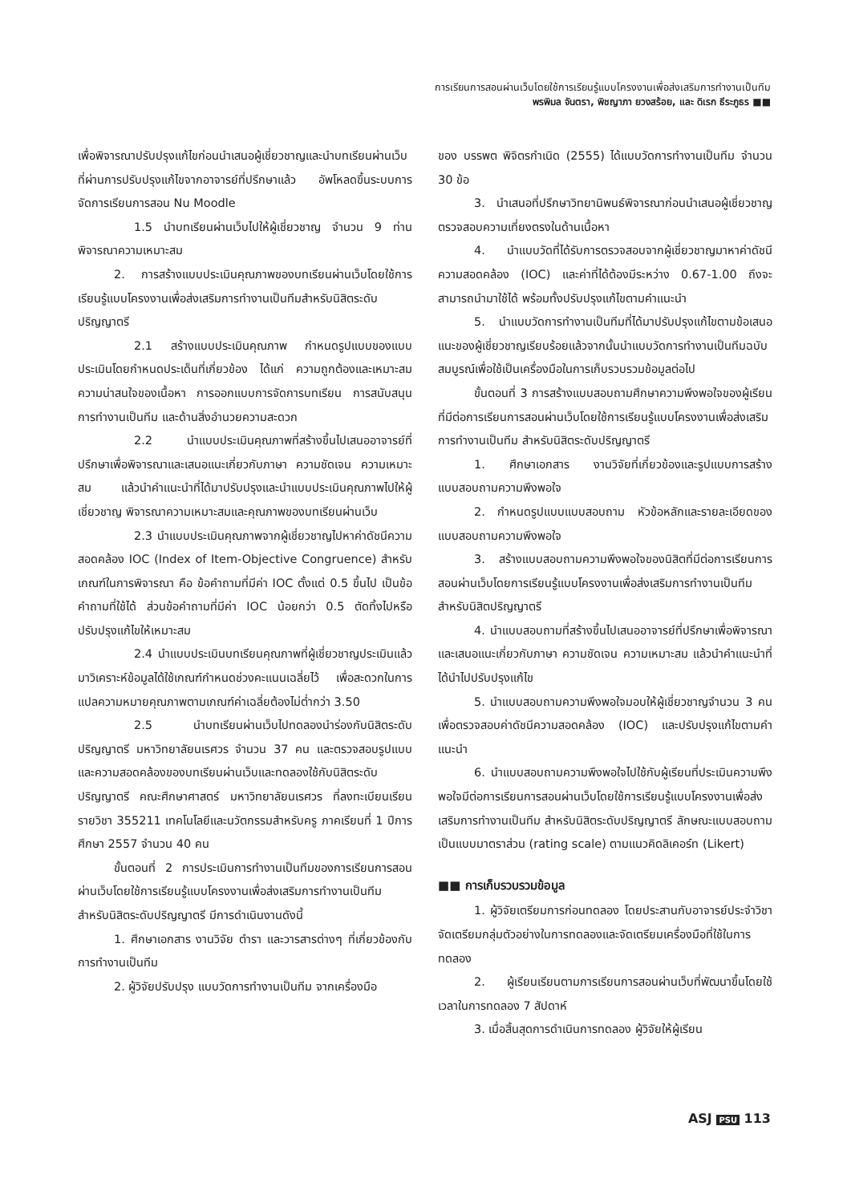การเรียนการสอนผ่านเว็บโดยใช้การเรียนรู้แบบโครงงานเพื่อส่งเสริมการทำงานเป็นทีม
พรพิมล จันตรา, พิชญาภา ยวงสร้อย, และ ดิเรก ธีระภูธร ■■
เพื่อพิจารณาปรับปรุงแก้ไขก่อนนำเสนอผู้เชี่ยวชาญและนำบทเรียนผ่านเว็บที่ผ่านการปรับปรุงแก้ไขจากอาจารย์ที่ปรึกษาแล้ว อัพโหลดขึ้นระบบการจัดการเรียนการสอน Nu Moodle
1.5 นำบทเรียนผ่านเว็บไปให้ผู้เชี่ยวชาญ จำนวน 9 ท่าน พิจารณาความเหมาะสม
2. การสร้างแบบประเมินคุณภาพของบทเรียนผ่านเว็บโดยใช้การเรียนรู้แบบโครงงานเพื่อส่งเสริมการทำงานเป็นทีมสำหรับนิสิตระดับปริญญาตรี
2.1 สร้างแบบประเมินคุณภาพ กำหนดรูปแบบของแบบประเมินโดยกำหนดประเด็นที่เกี่ยวข้อง ได้แก่ ความถูกต้องและเหมาะสม ความน่าสนใจของเนื้อหา การออกแบบการจัดการบทเรียน การสนับสนุนการทำงานเป็นทีม และด้านสิ่งอำนวยความสะดวก
2.2 นำแบบประเมินคุณภาพที่สร้างขึ้นไปเสนออาจารย์ที่ปรึกษาเพื่อพิจารณาและเสนอแนะเกี่ยวกับภาษา ความชัดเจน ความเหมาะสม แล้วนำคำแนะนำที่ได้มาปรับปรุงและนำแบบประเมินคุณภาพไปให้ผู้เชี่ยวชาญ พิจารณาความเหมาะสมและคุณภาพของบทเรียนผ่านเว็บ
2.3 นำแบบประเมินคุณภาพจากผู้เชี่ยวชาญไปหาค่าดัชนีความสอดคล้อง IOC (Index of Item-Objective Congruence) สำหรับเกณฑ์ในการพิจารณา คือ ข้อคำถามที่มีค่า IOC ตั้งแต่ 0.5 ขึ้นไป เป็นข้อคำถามที่ใช้ได้ ส่วนข้อคำถามที่มีค่า IOC น้อยกว่า 0.5 ตัดทิ้งไปหรือปรับปรุงแก้ไขให้เหมาะสม
2.4 นำแบบประเมินบทเรียนคุณภาพที่ผู้เชี่ยวชาญประเมินแล้วมาวิเคราะห์ข้อมูลได้ใช้เกณฑ์กำหนดช่วงคะแนนเฉลี่ยไว้ เพื่อสะดวกในการแปลความหมายคุณภาพตามเกณฑ์ค่าเฉลี่ยต้องไม่ต่ำกว่า 3.50
2.5 นำบทเรียนผ่านเว็บไปทดลองนำร่องกับนิสิตระดับปริญญาตรี มหาวิทยาลัยนเรศวร จำนวน 37 คน และตรวจสอบรูปแบบและความสอดคล้องของบทเรียนผ่านเว็บและทดลองใช้กับนิสิตระดับปริญญาตรี คณะศึกษาศาสตร์ มหาวิทยาลัยนเรศวร ที่ลงทะเบียนเรียนรายวิชา 355211 เทคโนโลยีและนวัตกรรมสำหรับครู ภาคเรียนที่ 1 ปีการศึกษา 2557 จำนวน 40 คน
ขั้นตอนที่ 2 การประเมินการทำงานเป็นทีมของการเรียนการสอนผ่านเว็บโดยใช้การเรียนรู้แบบโครงงานเพื่อส่งเสริมการทำงานเป็นทีม สำหรับนิสิตระดับปริญญาตรี มีการดำเนินงานดังนี้
1. ศึกษาเอกสาร งานวิจัย ตำรา และวารสารต่างๆ ที่เกี่ยวข้องกับการทำงานเป็นทีม
2. ผู้วิจัยปรับปรุง แบบวัดการทำงานเป็นทีม จากเครื่องมือ
ของ บรรพต พิจิตรกำเนิด (2555) ได้แบบวัดการทำงานเป็นทีม จำนวน 30 ข้อ
3. นำเสนอที่ปรึกษาวิทยานิพนธ์พิจารณาก่อนนำเสนอผู้เชี่ยวชาญ ตรวจสอบความเที่ยงตรงในด้านเนื้อหา
4. นำแบบวัดที่ได้รับการตรวจสอบจากผู้เชี่ยวชาญมาหาค่าดัชนีความสอดคล้อง (IOC) และค่าที่ได้ต้องมีระหว่าง 0.67-1.00 ถึงจะสามารถนำมาใช้ได้ พร้อมทั้งปรับปรุงแก้ไขตามคำแนะนำ
5. นำแบบวัดการทำงานเป็นทีมที่ได้มาปรับปรุงแก้ไขตามข้อเสนอแนะของผู้เชี่ยวชาญเรียบร้อยแล้วจากนั้นนำแบบวัดการทำงานเป็นทีมฉบับสมบูรณ์เพื่อใช้เป็นเครื่องมือในการเก็บรวบรวมข้อมูลต่อไป
ขั้นตอนที่ 3 การสร้างแบบสอบถามศึกษาความพึงพอใจของผู้เรียนที่มีต่อการเรียนการสอนผ่านเว็บโดยใช้การเรียนรู้แบบโครงงานเพื่อส่งเสริมการทำงานเป็นทีม สำหรับนิสิตระดับปริญญาตรี
1. ศึกษาเอกสาร งานวิจัยที่เกี่ยวข้องและรูปแบบการสร้างแบบสอบถามความพึงพอใจ
2. กำหนดรูปแบบแบบสอบถาม หัวข้อหลักและรายละเอียดของแบบสอบถามความพึงพอใจ
3. สร้างแบบสอบถามความพึงพอใจของนิสิตที่มีต่อการเรียนการสอนผ่านเว็บโดยการเรียนรู้แบบโครงงานเพื่อส่งเสริมการทำงานเป็นทีมสำหรับนิสิตปริญญาตรี
4. นำแบบสอบถามที่สร้างขึ้นไปเสนออาจารย์ที่ปรึกษาเพื่อพิจารณาและเสนอแนะเกี่ยวกับภาษา ความชัดเจน ความเหมาะสม แล้วนำคำแนะนำที่ได้นำไปปรับปรุงแก้ไข
5. นำแบบสอบถามความพึงพอใจมอบให้ผู้เชี่ยวชาญจำนวน 3 คน เพื่อตรวจสอบค่าดัชนีความสอดคล้อง (IOC) และปรับปรุงแก้ไขตามคำแนะนำ
6. นำแบบสอบถามความพึงพอใจไปใช้กับผู้เรียนที่ประเมินความพึงพอใจมีต่อการเรียนการสอนผ่านเว็บโดยใช้การเรียนรู้แบบโครงงานเพื่อส่งเสริมการทำงานเป็นทีม สำหรับนิสิตระดับปริญญาตรี ลักษณะแบบสอบถามเป็นแบบมาตราส่วน (rating scale) ตามแนวคิดลิเคอร์ท (Likert)
■■ การเก็บรวบรวมข้อมูล
1. ผู้วิจัยเตรียมการก่อนทดลอง โดยประสานกับอาจารย์ประจำวิชา จัดเตรียมกลุ่มตัวอย่างในการทดลองและจัดเตรียมเครื่องมือที่ใช้ในการทดลอง
2. ผู้เรียนเรียนตามการเรียนการสอนผ่านเว็บที่พัฒนาขึ้นโดยใช้เวลาในการทดลอง 7 สัปดาห์
3. เมื่อสิ้นสุดการดำเนินการทดลอง ผู้วิจัยให้ผู้เรียน
ASJ PSU 113